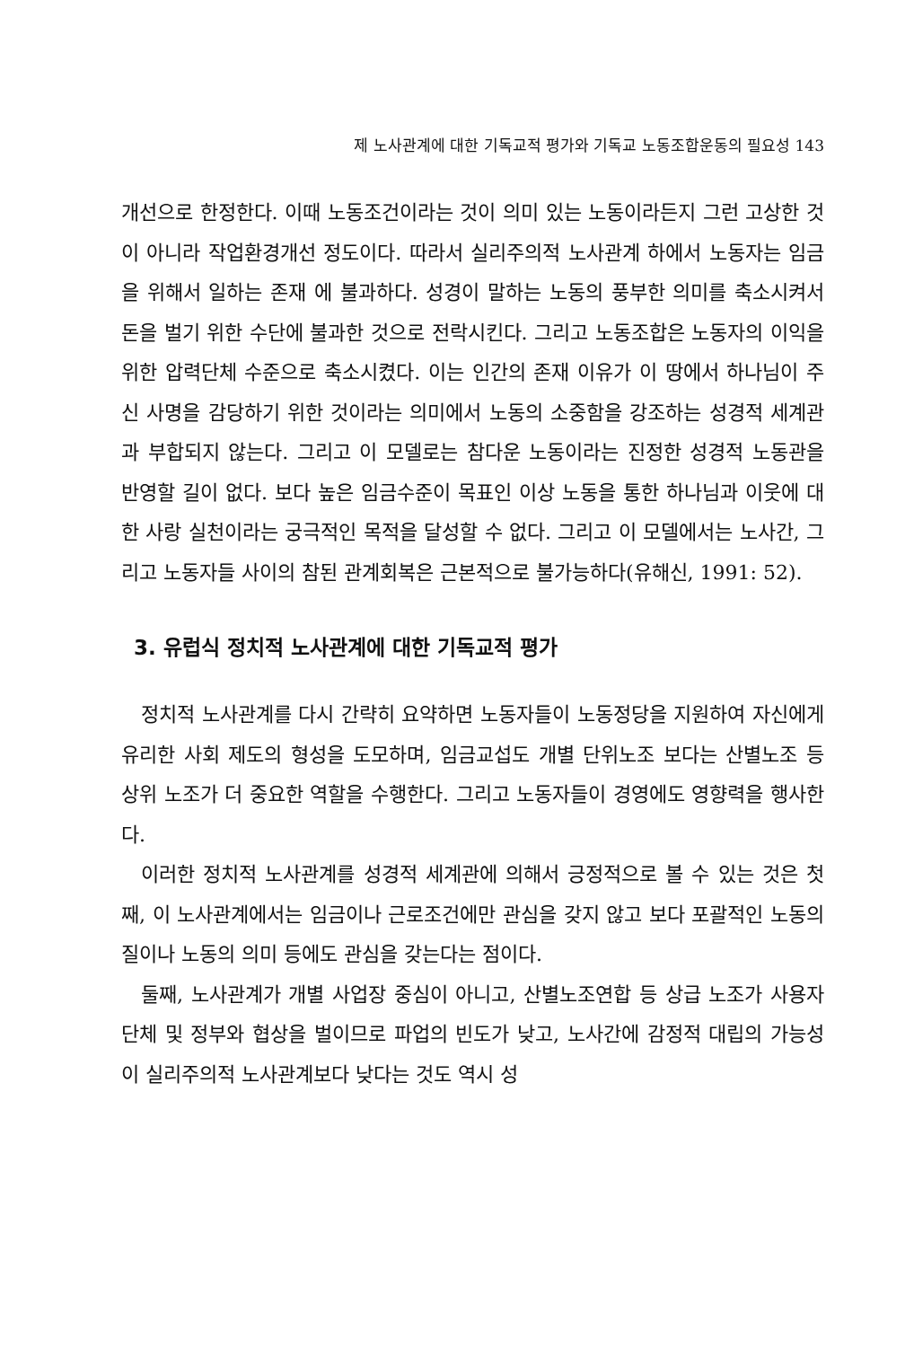제 노사관계에 대한 기독교적 평가와 기독교 노동조합운동의 필요성 143
개선으로 한정한다. 이때 노동조건이라는 것이 의미 있는 노동이라든지 그런 고상한 것이 아니라 작업환경개선 정도이다. 따라서 실리주의적 노사관계 하에서 노동자는 임금을 위해서 일하는 존재 에 불과하다. 성경이 말하는 노동의 풍부한 의미를 축소시켜서 돈을 벌기 위한 수단에 불과한 것으로 전락시킨다. 그리고 노동조합은 노동자의 이익을 위한 압력단체 수준으로 축소시켰다. 이는 인간의 존재 이유가 이 땅에서 하나님이 주신 사명을 감당하기 위한 것이라는 의미에서 노동의 소중함을 강조하는 성경적 세계관과 부합되지 않는다. 그리고 이 모델로는 참다운 노동이라는 진정한 성경적 노동관을 반영할 길이 없다. 보다 높은 임금수준이 목표인 이상 노동을 통한 하나님과 이웃에 대한 사랑 실천이라는 궁극적인 목적을 달성할 수 없다. 그리고 이 모델에서는 노사간, 그리고 노동자들 사이의 참된 관계회복은 근본적으로 불가능하다(유해신, 1991: 52).
3. 유럽식 정치적 노사관계에 대한 기독교적 평가
정치적 노사관계를 다시 간략히 요약하면 노동자들이 노동정당을 지원하여 자신에게 유리한 사회 제도의 형성을 도모하며, 임금교섭도 개별 단위노조 보다는 산별노조 등 상위 노조가 더 중요한 역할을 수행한다. 그리고 노동자들이 경영에도 영향력을 행사한다.
이러한 정치적 노사관계를 성경적 세계관에 의해서 긍정적으로 볼 수 있는 것은 첫째, 이 노사관계에서는 임금이나 근로조건에만 관심을 갖지 않고 보다 포괄적인 노동의 질이나 노동의 의미 등에도 관심을 갖는다는 점이다.
둘째, 노사관계가 개별 사업장 중심이 아니고, 산별노조연합 등 상급 노조가 사용자 단체 및 정부와 협상을 벌이므로 파업의 빈도가 낮고, 노사간에 감정적 대립의 가능성이 실리주의적 노사관계보다 낮다는 것도 역시 성